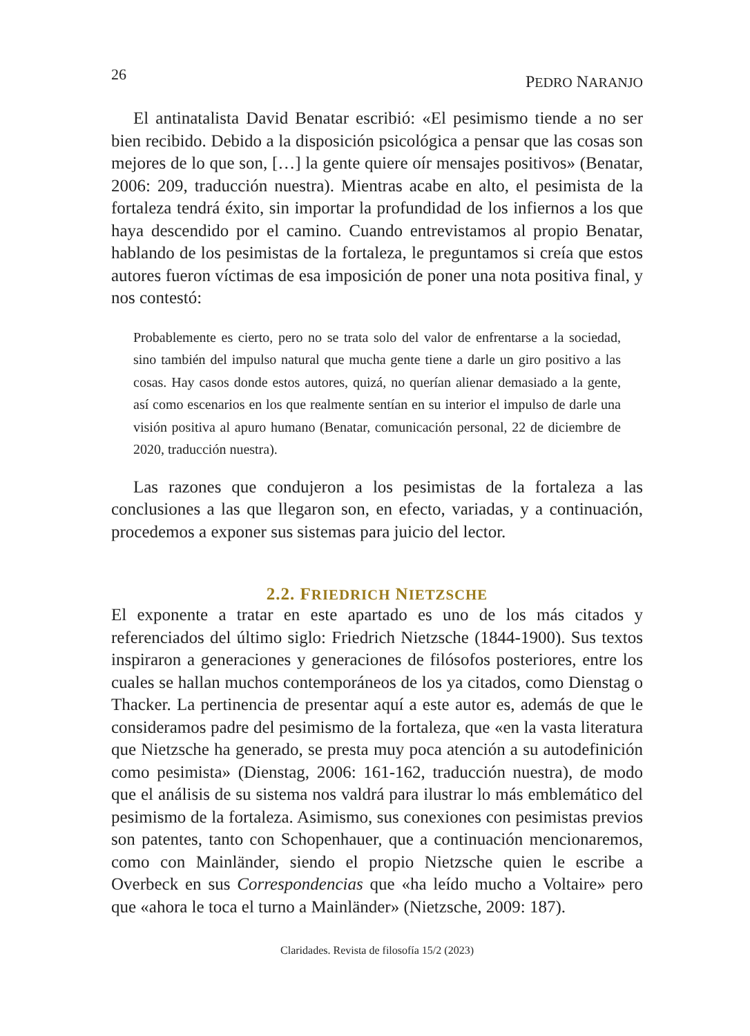26 PEDRO NARANJO
El antinatalista David Benatar escribió: «El pesimismo tiende a no ser bien recibido. Debido a la disposición psicológica a pensar que las cosas son mejores de lo que son, […] la gente quiere oír mensajes positivos» (Benatar, 2006: 209, traducción nuestra). Mientras acabe en alto, el pesimista de la fortaleza tendrá éxito, sin importar la profundidad de los infiernos a los que haya descendido por el camino. Cuando entrevistamos al propio Benatar, hablando de los pesimistas de la fortaleza, le preguntamos si creía que estos autores fueron víctimas de esa imposición de poner una nota positiva final, y nos contestó:
Probablemente es cierto, pero no se trata solo del valor de enfrentarse a la sociedad, sino también del impulso natural que mucha gente tiene a darle un giro positivo a las cosas. Hay casos donde estos autores, quizá, no querían alienar demasiado a la gente, así como escenarios en los que realmente sentían en su interior el impulso de darle una visión positiva al apuro humano (Benatar, comunicación personal, 22 de diciembre de 2020, traducción nuestra).
Las razones que condujeron a los pesimistas de la fortaleza a las conclusiones a las que llegaron son, en efecto, variadas, y a continuación, procedemos a exponer sus sistemas para juicio del lector.
2.2. FRIEDRICH NIETZSCHE
El exponente a tratar en este apartado es uno de los más citados y referenciados del último siglo: Friedrich Nietzsche (1844-1900). Sus textos inspiraron a generaciones y generaciones de filósofos posteriores, entre los cuales se hallan muchos contemporáneos de los ya citados, como Dienstag o Thacker. La pertinencia de presentar aquí a este autor es, además de que le consideramos padre del pesimismo de la fortaleza, que «en la vasta literatura que Nietzsche ha generado, se presta muy poca atención a su autodefinición como pesimista» (Dienstag, 2006: 161-162, traducción nuestra), de modo que el análisis de su sistema nos valdrá para ilustrar lo más emblemático del pesimismo de la fortaleza. Asimismo, sus conexiones con pesimistas previos son patentes, tanto con Schopenhauer, que a continuación mencionaremos, como con Mainländer, siendo el propio Nietzsche quien le escribe a Overbeck en sus Correspondencias que «ha leído mucho a Voltaire» pero que «ahora le toca el turno a Mainländer» (Nietzsche, 2009: 187).
Claridades. Revista de filosofía 15/2 (2023)